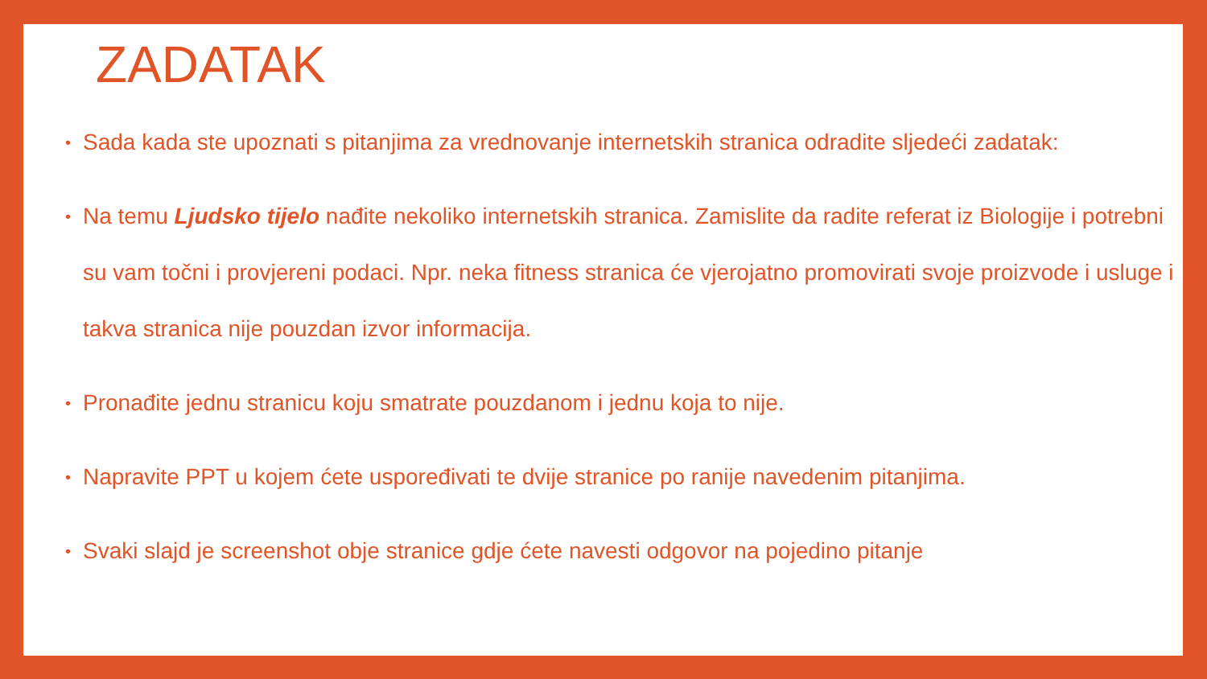ZADATAK
• Sada kada ste upoznati s pitanjima za vrednovanje internetskih stranica odradite sljedeći zadatak:
• Na temu Ljudsko tijelo nađite nekoliko internetskih stranica. Zamislite da radite referat iz Biologije i potrebni su vam točni i provjereni podaci. Npr. neka fitness stranica će vjerojatno promovirati svoje proizvode i usluge i takva stranica nije pouzdan izvor informacija.
• Pronađite jednu stranicu koju smatrate pouzdanom i jednu koja to nije.
• Napravite PPT u kojem ćete uspoređivati te dvije stranice po ranije navedenim pitanjima.
• Svaki slajd je screenshot obje stranice gdje ćete navesti odgovor na pojedino pitanje